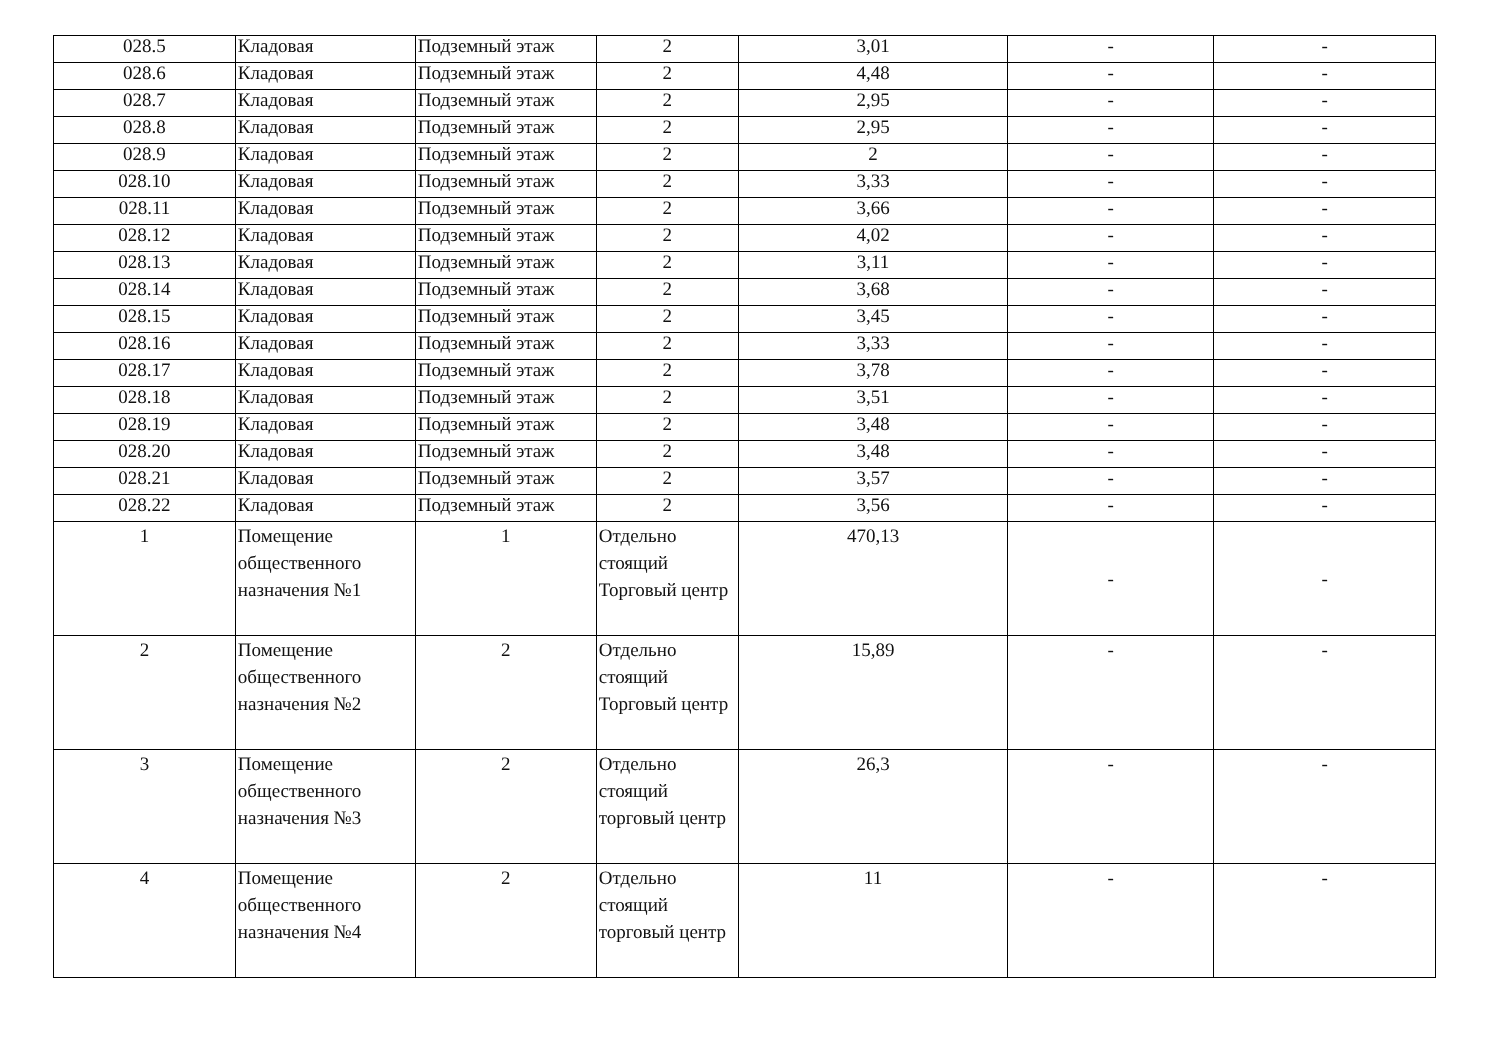| 028.5 | Кладовая | Подземный этаж | 2 | 3,01 | - | - |
| 028.6 | Кладовая | Подземный этаж | 2 | 4,48 | - | - |
| 028.7 | Кладовая | Подземный этаж | 2 | 2,95 | - | - |
| 028.8 | Кладовая | Подземный этаж | 2 | 2,95 | - | - |
| 028.9 | Кладовая | Подземный этаж | 2 | 2 | - | - |
| 028.10 | Кладовая | Подземный этаж | 2 | 3,33 | - | - |
| 028.11 | Кладовая | Подземный этаж | 2 | 3,66 | - | - |
| 028.12 | Кладовая | Подземный этаж | 2 | 4,02 | - | - |
| 028.13 | Кладовая | Подземный этаж | 2 | 3,11 | - | - |
| 028.14 | Кладовая | Подземный этаж | 2 | 3,68 | - | - |
| 028.15 | Кладовая | Подземный этаж | 2 | 3,45 | - | - |
| 028.16 | Кладовая | Подземный этаж | 2 | 3,33 | - | - |
| 028.17 | Кладовая | Подземный этаж | 2 | 3,78 | - | - |
| 028.18 | Кладовая | Подземный этаж | 2 | 3,51 | - | - |
| 028.19 | Кладовая | Подземный этаж | 2 | 3,48 | - | - |
| 028.20 | Кладовая | Подземный этаж | 2 | 3,48 | - | - |
| 028.21 | Кладовая | Подземный этаж | 2 | 3,57 | - | - |
| 028.22 | Кладовая | Подземный этаж | 2 | 3,56 | - | - |
| 1 | Помещение общественного назначения №1 | 1 | Отдельно стоящий Торговый центр | 470,13 | - | - |
| 2 | Помещение общественного назначения №2 | 2 | Отдельно стоящий Торговый центр | 15,89 | - | - |
| 3 | Помещение общественного назначения №3 | 2 | Отдельно стоящий торговый центр | 26,3 | - | - |
| 4 | Помещение общественного назначения №4 | 2 | Отдельно стоящий торговый центр | 11 | - | - |